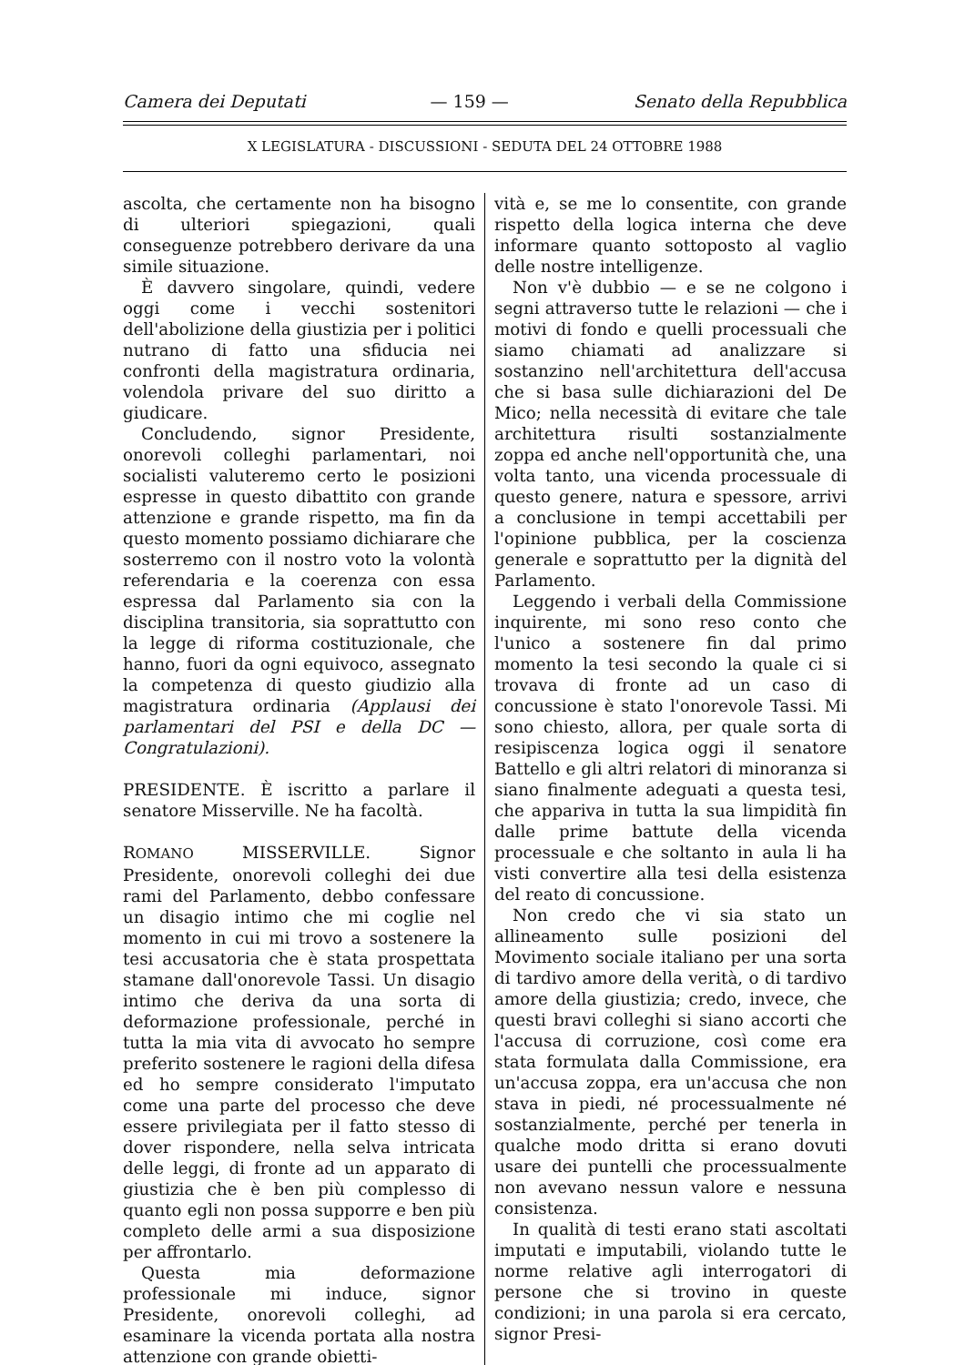Camera dei Deputati — 159 — Senato della Repubblica
X LEGISLATURA - DISCUSSIONI - SEDUTA DEL 24 OTTOBRE 1988
ascolta, che certamente non ha bisogno di ulteriori spiegazioni, quali conseguenze potrebbero derivare da una simile situazione.
È davvero singolare, quindi, vedere oggi come i vecchi sostenitori dell'abolizione della giustizia per i politici nutrano di fatto una sfiducia nei confronti della magistratura ordinaria, volendola privare del suo diritto a giudicare.
Concludendo, signor Presidente, onorevoli colleghi parlamentari, noi socialisti valuteremo certo le posizioni espresse in questo dibattito con grande attenzione e grande rispetto, ma fin da questo momento possiamo dichiarare che sosterremo con il nostro voto la volontà referendaria e la coerenza con essa espressa dal Parlamento sia con la disciplina transitoria, sia soprattutto con la legge di riforma costituzionale, che hanno, fuori da ogni equivoco, assegnato la competenza di questo giudizio alla magistratura ordinaria (Applausi dei parlamentari del PSI e della DC — Congratulazioni).
PRESIDENTE. È iscritto a parlare il senatore Misserville. Ne ha facoltà.
ROMANO MISSERVILLE. Signor Presidente, onorevoli colleghi dei due rami del Parlamento, debbo confessare un disagio intimo che mi coglie nel momento in cui mi trovo a sostenere la tesi accusatoria che è stata prospettata stamane dall'onorevole Tassi. Un disagio intimo che deriva da una sorta di deformazione professionale, perché in tutta la mia vita di avvocato ho sempre preferito sostenere le ragioni della difesa ed ho sempre considerato l'imputato come una parte del processo che deve essere privilegiata per il fatto stesso di dover rispondere, nella selva intricata delle leggi, di fronte ad un apparato di giustizia che è ben più complesso di quanto egli non possa supporre e ben più completo delle armi a sua disposizione per affrontarlo.
Questa mia deformazione professionale mi induce, signor Presidente, onorevoli colleghi, ad esaminare la vicenda portata alla nostra attenzione con grande obietti-
vità e, se me lo consentite, con grande rispetto della logica interna che deve informare quanto sottoposto al vaglio delle nostre intelligenze.
Non v'è dubbio — e se ne colgono i segni attraverso tutte le relazioni — che i motivi di fondo e quelli processuali che siamo chiamati ad analizzare si sostanzino nell'architettura dell'accusa che si basa sulle dichiarazioni del De Mico; nella necessità di evitare che tale architettura risulti sostanzialmente zoppa ed anche nell'opportunità che, una volta tanto, una vicenda processuale di questo genere, natura e spessore, arrivi a conclusione in tempi accettabili per l'opinione pubblica, per la coscienza generale e soprattutto per la dignità del Parlamento.
Leggendo i verbali della Commissione inquirente, mi sono reso conto che l'unico a sostenere fin dal primo momento la tesi secondo la quale ci si trovava di fronte ad un caso di concussione è stato l'onorevole Tassi. Mi sono chiesto, allora, per quale sorta di resipiscenza logica oggi il senatore Battello e gli altri relatori di minoranza si siano finalmente adeguati a questa tesi, che appariva in tutta la sua limpidità fin dalle prime battute della vicenda processuale e che soltanto in aula li ha visti convertire alla tesi della esistenza del reato di concussione.
Non credo che vi sia stato un allineamento sulle posizioni del Movimento sociale italiano per una sorta di tardivo amore della verità, o di tardivo amore della giustizia; credo, invece, che questi bravi colleghi si siano accorti che l'accusa di corruzione, così come era stata formulata dalla Commissione, era un'accusa zoppa, era un'accusa che non stava in piedi, né processualmente né sostanzialmente, perché per tenerla in qualche modo dritta si erano dovuti usare dei puntelli che processualmente non avevano nessun valore e nessuna consistenza.
In qualità di testi erano stati ascoltati imputati e imputabili, violando tutte le norme relative agli interrogatori di persone che si trovino in queste condizioni; in una parola si era cercato, signor Presi-